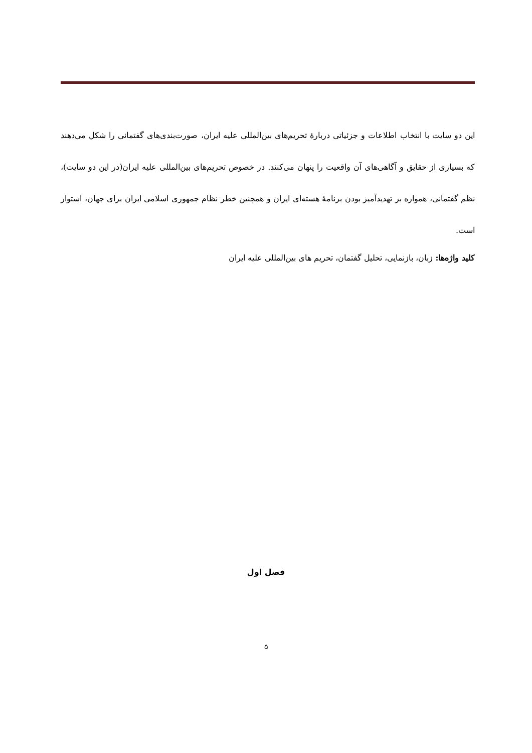این دو سایت با انتخاب اطلاعات و جزئیاتی دربارهٔ تحریم‌های بین‌المللی علیه ایران، صورت‌بندی‌های گفتمانی را شکل می‌دهند که بسیاری از حقایق و آگاهی‌های آن واقعیت را پنهان می‌کنند. در خصوص تحریم‌های بین‌المللی علیه ایران(در این دو سایت)، نظم گفتمانی، همواره بر تهدیدآمیز بودن برنامهٔ هسته‌ای ایران و همچنین خطر نظام جمهوری اسلامی ایران برای جهان، استوار است.
کلید واژه‌ها: زبان، بازنمایی، تحلیل گفتمان، تحریم های بین‌المللی علیه ایران
فصل اول
۵